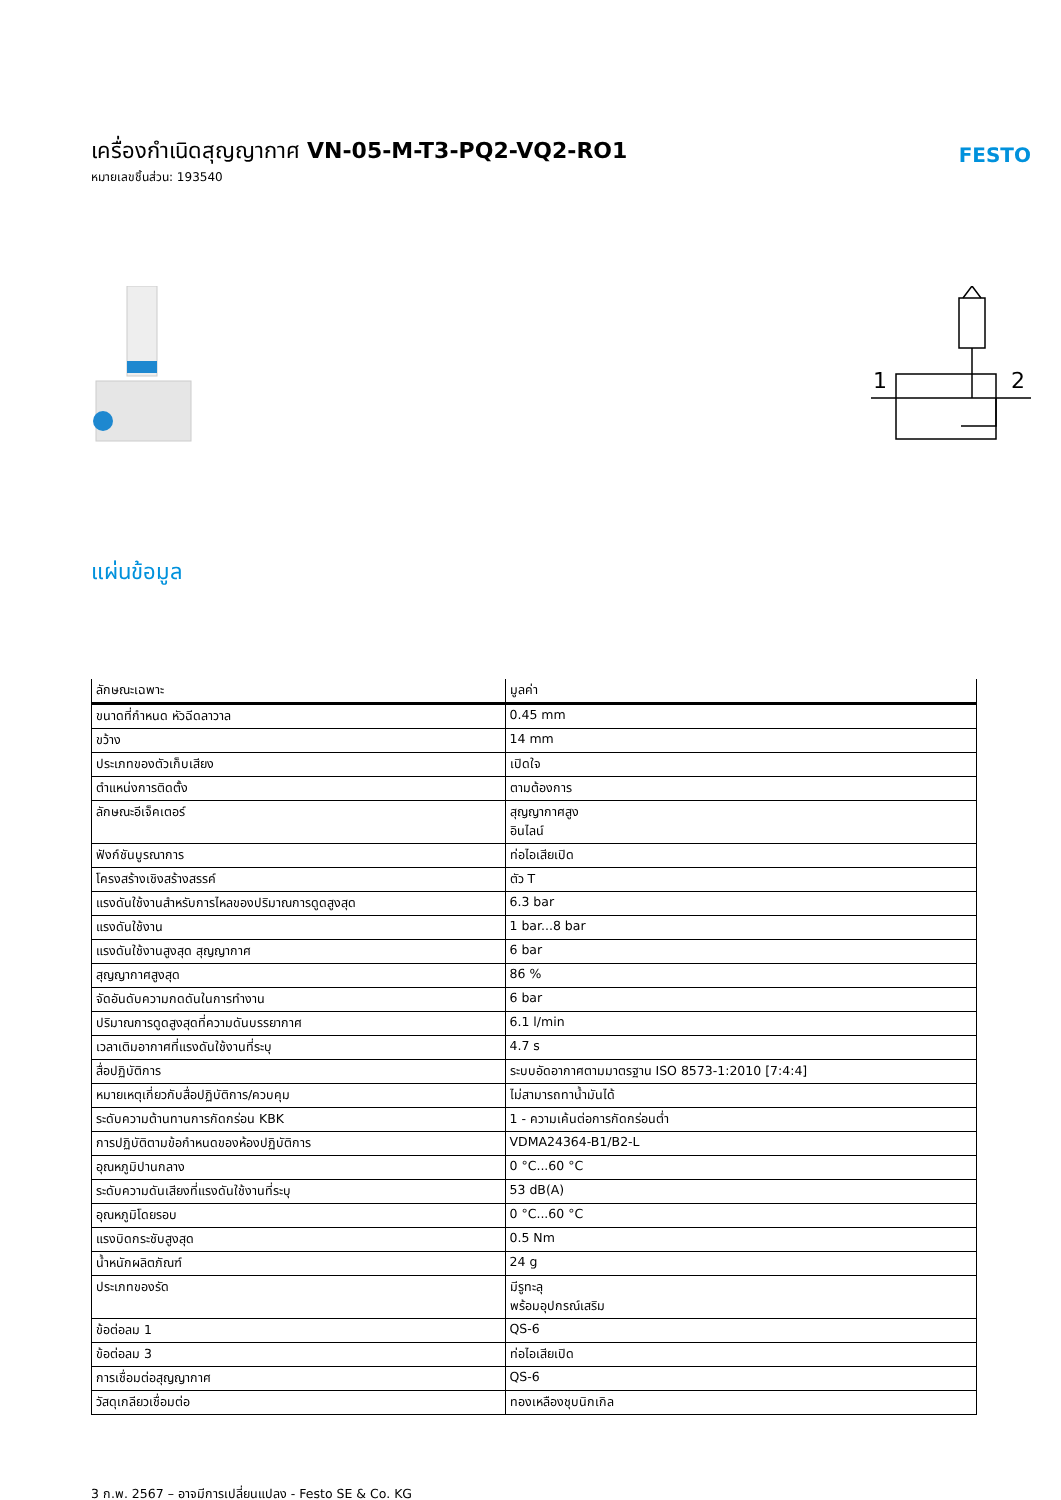เครื่องกำเนิดสุญญากาศ VN-05-M-T3-PQ2-VQ2-RO1
หมายเลขชิ้นส่วน: 193540
FESTO
1
2
แผ่นข้อมูล
| ลักษณะเฉพาะ | มูลค่า |
| --- | --- |
| ขนาดที่กำหนด หัวฉีดลาวาล | 0.45 mm |
| ขว้าง | 14 mm |
| ประเภทของตัวเก็บเสียง | เปิดใจ |
| ตำแหน่งการติดตั้ง | ตามต้องการ |
| ลักษณะอีเจ็คเตอร์ | สุญญากาศสูง อินไลน์ |
| ฟังก์ชันบูรณาการ | ท่อไอเสียเปิด |
| โครงสร้างเชิงสร้างสรรค์ | ตัว T |
| แรงดันใช้งานสำหรับการไหลของปริมาณการดูดสูงสุด | 6.3 bar |
| แรงดันใช้งาน | 1 bar...8 bar |
| แรงดันใช้งานสูงสุด สุญญากาศ | 6 bar |
| สุญญากาศสูงสุด | 86 % |
| จัดอันดับความกดดันในการทำงาน | 6 bar |
| ปริมาณการดูดสูงสุดที่ความดันบรรยากาศ | 6.1 l/min |
| เวลาเติมอากาศที่แรงดันใช้งานที่ระบุ | 4.7 s |
| สื่อปฏิบัติการ | ระบบอัดอากาศตามมาตรฐาน ISO 8573-1:2010 [7:4:4] |
| หมายเหตุเกี่ยวกับสื่อปฏิบัติการ/ควบคุม | ไม่สามารถทาน้ำมันได้ |
| ระดับความต้านทานการกัดกร่อน KBK | 1 - ความเค้นต่อการกัดกร่อนต่ำ |
| การปฏิบัติตามข้อกำหนดของห้องปฏิบัติการ | VDMA24364-B1/B2-L |
| อุณหภูมิปานกลาง | 0 °C...60 °C |
| ระดับความดันเสียงที่แรงดันใช้งานที่ระบุ | 53 dB(A) |
| อุณหภูมิโดยรอบ | 0 °C...60 °C |
| แรงบิดกระชับสูงสุด | 0.5 Nm |
| น้ำหนักผลิตภัณฑ์ | 24 g |
| ประเภทของรัด | มีรูทะลุ พร้อมอุปกรณ์เสริม |
| ข้อต่อลม 1 | QS-6 |
| ข้อต่อลม 3 | ท่อไอเสียเปิด |
| การเชื่อมต่อสุญญากาศ | QS-6 |
| วัสดุเกลียวเชื่อมต่อ | ทองเหลืองชุบนิกเกิล |
3 ก.พ. 2567 – อาจมีการเปลี่ยนแปลง - Festo SE & Co. KG